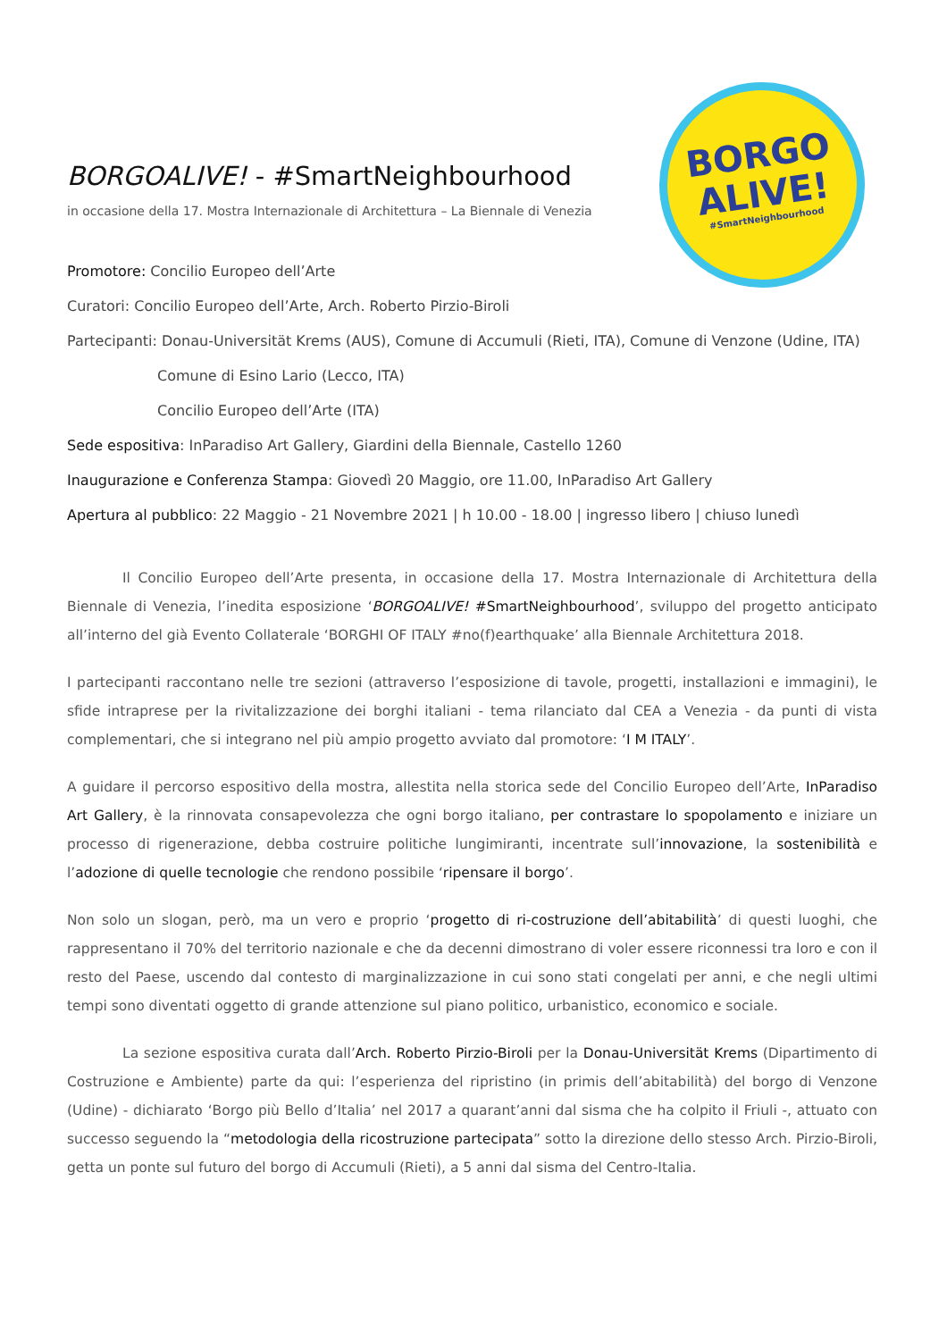BORGO
ALIVE!
#SmartNeighbourhood
BORGOALIVE! - #SmartNeighbourhood
in occasione della 17. Mostra Internazionale di Architettura – La Biennale di Venezia
Promotore: Concilio Europeo dell’Arte
Curatori: Concilio Europeo dell’Arte, Arch. Roberto Pirzio-Biroli
Partecipanti: Donau-Universität Krems (AUS), Comune di Accumuli (Rieti, ITA), Comune di Venzone (Udine, ITA)
Comune di Esino Lario (Lecco, ITA)
Concilio Europeo dell’Arte (ITA)
Sede espositiva: InParadiso Art Gallery, Giardini della Biennale, Castello 1260
Inaugurazione e Conferenza Stampa: Giovedì 20 Maggio, ore 11.00, InParadiso Art Gallery
Apertura al pubblico: 22 Maggio - 21 Novembre 2021 | h 10.00 - 18.00 | ingresso libero | chiuso lunedì
Il Concilio Europeo dell’Arte presenta, in occasione della 17. Mostra Internazionale di Architettura della Biennale di Venezia, l’inedita esposizione ‘BORGOALIVE! #SmartNeighbourhood’, sviluppo del progetto anticipato all’interno del già Evento Collaterale ‘BORGHI OF ITALY #no(f)earthquake’ alla Biennale Architettura 2018.
I partecipanti raccontano nelle tre sezioni (attraverso l’esposizione di tavole, progetti, installazioni e immagini), le sfide intraprese per la rivitalizzazione dei borghi italiani - tema rilanciato dal CEA a Venezia - da punti di vista complementari, che si integrano nel più ampio progetto avviato dal promotore: ‘I M ITALY’.
A guidare il percorso espositivo della mostra, allestita nella storica sede del Concilio Europeo dell’Arte, InParadiso Art Gallery, è la rinnovata consapevolezza che ogni borgo italiano, per contrastare lo spopolamento e iniziare un processo di rigenerazione, debba costruire politiche lungimiranti, incentrate sull’innovazione, la sostenibilità e l’adozione di quelle tecnologie che rendono possibile ‘ripensare il borgo’.
Non solo un slogan, però, ma un vero e proprio ‘progetto di ri-costruzione dell’abitabilità’ di questi luoghi, che rappresentano il 70% del territorio nazionale e che da decenni dimostrano di voler essere riconnessi tra loro e con il resto del Paese, uscendo dal contesto di marginalizzazione in cui sono stati congelati per anni, e che negli ultimi tempi sono diventati oggetto di grande attenzione sul piano politico, urbanistico, economico e sociale.
La sezione espositiva curata dall’Arch. Roberto Pirzio-Biroli per la Donau-Universität Krems (Dipartimento di Costruzione e Ambiente) parte da qui: l’esperienza del ripristino (in primis dell’abitabilità) del borgo di Venzone (Udine) - dichiarato ‘Borgo più Bello d’Italia’ nel 2017 a quarant’anni dal sisma che ha colpito il Friuli -, attuato con successo seguendo la “metodologia della ricostruzione partecipata” sotto la direzione dello stesso Arch. Pirzio-Biroli, getta un ponte sul futuro del borgo di Accumuli (Rieti), a 5 anni dal sisma del Centro-Italia.